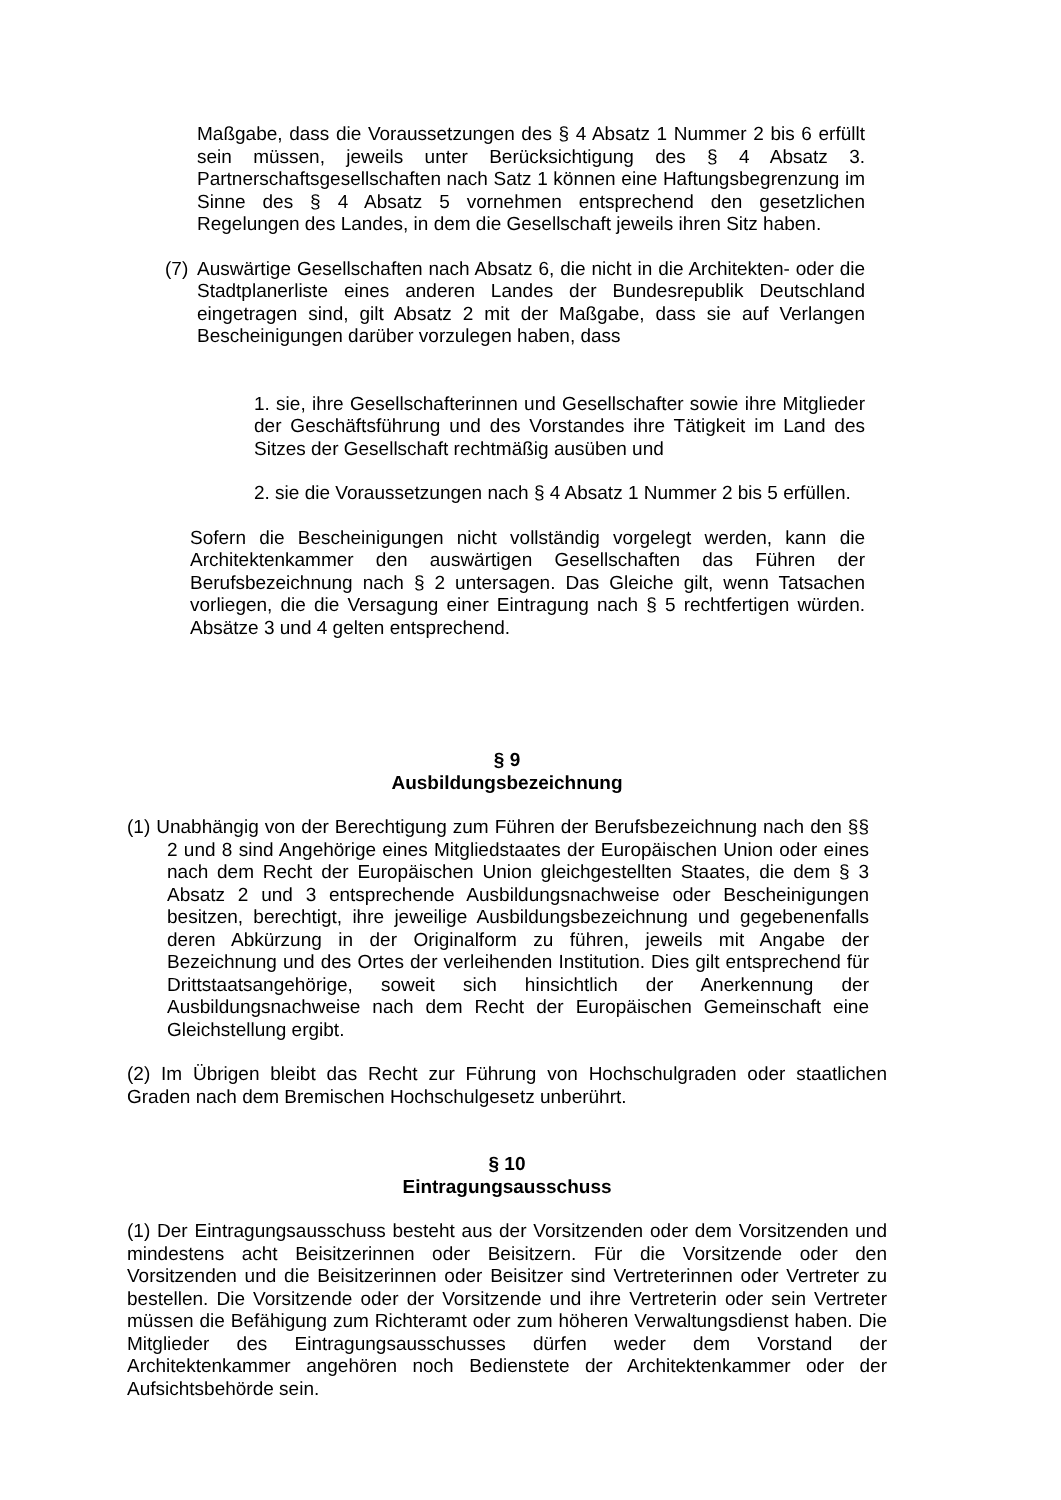Maßgabe, dass die Voraussetzungen des § 4 Absatz 1 Nummer 2 bis 6 erfüllt sein müssen, jeweils unter Berücksichtigung des § 4 Absatz 3. Partnerschaftsgesellschaften nach Satz 1 können eine Haftungsbegrenzung im Sinne des § 4 Absatz 5 vornehmen entsprechend den gesetzlichen Regelungen des Landes, in dem die Gesellschaft jeweils ihren Sitz haben.
(7)
Auswärtige Gesellschaften nach Absatz 6, die nicht in die Architekten- oder die Stadtplanerliste eines anderen Landes der Bundesrepublik Deutschland eingetragen sind, gilt Absatz 2 mit der Maßgabe, dass sie auf Verlangen Bescheinigungen darüber vorzulegen haben, dass
1. sie, ihre Gesellschafterinnen und Gesellschafter sowie ihre Mitglieder der Geschäftsführung und des Vorstandes ihre Tätigkeit im Land des Sitzes der Gesellschaft rechtmäßig ausüben und
2. sie die Voraussetzungen nach § 4 Absatz 1 Nummer 2 bis 5 erfüllen.
Sofern die Bescheinigungen nicht vollständig vorgelegt werden, kann die Architektenkammer den auswärtigen Gesellschaften das Führen der Berufsbezeichnung nach § 2 untersagen. Das Gleiche gilt, wenn Tatsachen vorliegen, die die Versagung einer Eintragung nach § 5 rechtfertigen würden. Absätze 3 und 4 gelten entsprechend.
§ 9
Ausbildungsbezeichnung
(1) Unabhängig von der Berechtigung zum Führen der Berufsbezeichnung nach den §§ 2 und 8 sind Angehörige eines Mitgliedstaates der Europäischen Union oder eines nach dem Recht der Europäischen Union gleichgestellten Staates, die dem § 3 Absatz 2 und 3 entsprechende Ausbildungsnachweise oder Bescheinigungen besitzen, berechtigt, ihre jeweilige Ausbildungsbezeichnung und gegebenenfalls deren Abkürzung in der Originalform zu führen, jeweils mit Angabe der Bezeichnung und des Ortes der verleihenden Institution. Dies gilt entsprechend für Drittstaatsangehörige, soweit sich hinsichtlich der Anerkennung der Ausbildungsnachweise nach dem Recht der Europäischen Gemeinschaft eine Gleichstellung ergibt.
(2) Im Übrigen bleibt das Recht zur Führung von Hochschulgraden oder staatlichen Graden nach dem Bremischen Hochschulgesetz unberührt.
§ 10
Eintragungsausschuss
(1) Der Eintragungsausschuss besteht aus der Vorsitzenden oder dem Vorsitzenden und mindestens acht Beisitzerinnen oder Beisitzern. Für die Vorsitzende oder den Vorsitzenden und die Beisitzerinnen oder Beisitzer sind Vertreterinnen oder Vertreter zu bestellen. Die Vorsitzende oder der Vorsitzende und ihre Vertreterin oder sein Vertreter müssen die Befähigung zum Richteramt oder zum höheren Verwaltungsdienst haben. Die Mitglieder des Eintragungsausschusses dürfen weder dem Vorstand der Architektenkammer angehören noch Bedienstete der Architektenkammer oder der Aufsichtsbehörde sein.